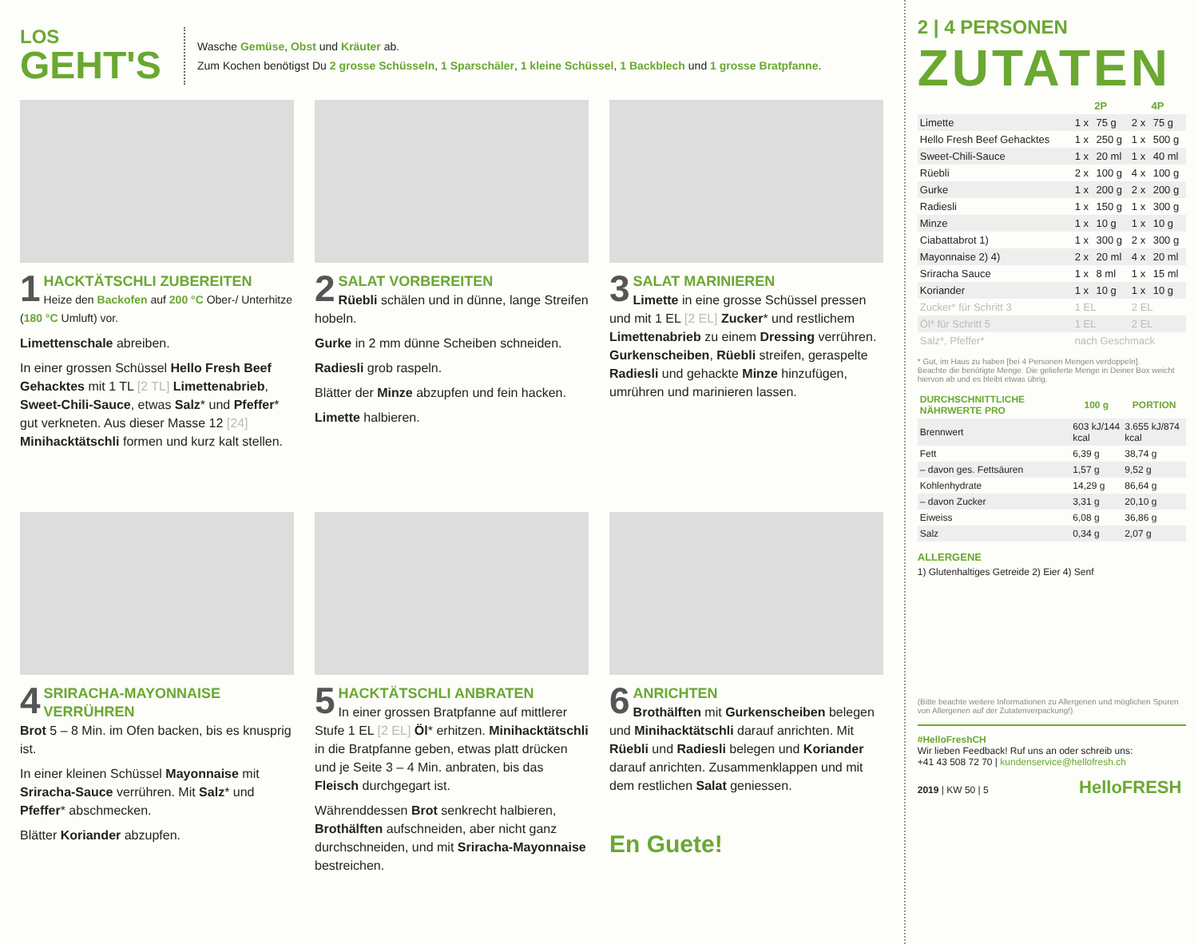LOS
GEHT'S
Wasche Gemüse, Obst und Kräuter ab.
Zum Kochen benötigst Du 2 grosse Schüsseln, 1 Sparschäler, 1 kleine Schüssel, 1 Backblech und 1 grosse Bratpfanne.
1
HACKTÄTSCHLI ZUBEREITEN
Heize den Backofen auf 200 °C Ober-/ Unterhitze (180 °C Umluft) vor.
Limettenschale abreiben.
In einer grossen Schüssel Hello Fresh Beef Gehacktes mit 1 TL [2 TL] Limettenabrieb, Sweet-Chili-Sauce, etwas Salz* und Pfeffer* gut verkneten. Aus dieser Masse 12 [24] Minihacktätschli formen und kurz kalt stellen.
2
SALAT VORBEREITEN
Rüebli schälen und in dünne, lange Streifen hobeln.
Gurke in 2 mm dünne Scheiben schneiden.
Radiesli grob raspeln.
Blätter der Minze abzupfen und fein hacken.
Limette halbieren.
3
SALAT MARINIEREN
Limette in eine grosse Schüssel pressen und mit 1 EL [2 EL] Zucker* und restlichem Limettenabrieb zu einem Dressing verrühren. Gurkenscheiben, Rüebli streifen, geraspelte Radiesli und gehackte Minze hinzufügen, umrühren und marinieren lassen.
4
SRIRACHA-MAYONNAISE VERRÜHREN
Brot 5 – 8 Min. im Ofen backen, bis es knusprig ist.
In einer kleinen Schüssel Mayonnaise mit Sriracha-Sauce verrühren. Mit Salz* und Pfeffer* abschmecken.
Blätter Koriander abzupfen.
5
HACKTÄTSCHLI ANBRATEN
In einer grossen Bratpfanne auf mittlerer Stufe 1 EL [2 EL] Öl* erhitzen. Minihacktätschli in die Bratpfanne geben, etwas platt drücken und je Seite 3 – 4 Min. anbraten, bis das Fleisch durchgegart ist.
Währenddessen Brot senkrecht halbieren, Brothälften aufschneiden, aber nicht ganz durchschneiden, und mit Sriracha-Mayonnaise bestreichen.
6
ANRICHTEN
Brothälften mit Gurkenscheiben belegen und Minihacktätschli darauf anrichten. Mit Rüebli und Radiesli belegen und Koriander darauf anrichten. Zusammenklappen und mit dem restlichen Salat geniessen.
En Guete!
2 | 4 PERSONEN
ZUTATEN
| | 2P | | 4P | |
| --- | --- | --- | --- | --- |
| Limette | 1 x | 75 g | 2 x | 75 g |
| Hello Fresh Beef Gehacktes | 1 x | 250 g | 1 x | 500 g |
| Sweet-Chili-Sauce | 1 x | 20 ml | 1 x | 40 ml |
| Rüebli | 2 x | 100 g | 4 x | 100 g |
| Gurke | 1 x | 200 g | 2 x | 200 g |
| Radiesli | 1 x | 150 g | 1 x | 300 g |
| Minze | 1 x | 10 g | 1 x | 10 g |
| Ciabattabrot 1) | 1 x | 300 g | 2 x | 300 g |
| Mayonnaise 2) 4) | 2 x | 20 ml | 4 x | 20 ml |
| Sriracha Sauce | 1 x | 8 ml | 1 x | 15 ml |
| Koriander | 1 x | 10 g | 1 x | 10 g |
| Zucker* für Schritt 3 | 1 EL | | 2 EL | |
| Öl* für Schritt 5 | 1 EL | | 2 EL | |
| Salz*, Pfeffer* | nach Geschmack | | | |
* Gut, im Haus zu haben [bei 4 Personen Mengen verdoppeln].
Beachte die benötigte Menge. Die gelieferte Menge in Deiner Box weicht hiervon ab und es bleibt etwas übrig.
| DURCHSCHNITTLICHE NÄHRWERTE PRO | 100 g | PORTION |
| --- | --- | --- |
| Brennwert | 603 kJ/144 kcal | 3.655 kJ/874 kcal |
| Fett | 6,39 g | 38,74 g |
| – davon ges. Fettsäuren | 1,57 g | 9,52 g |
| Kohlenhydrate | 14,29 g | 86,64 g |
| – davon Zucker | 3,31 g | 20,10 g |
| Eiweiss | 6,08 g | 36,86 g |
| Salz | 0,34 g | 2,07 g |
ALLERGENE
1) Glutenhaltiges Getreide 2) Eier 4) Senf
(Bitte beachte weitere Informationen zu Allergenen und möglichen Spuren von Allergenen auf der Zutatenverpackung!)
#HelloFreshCH
Wir lieben Feedback! Ruf uns an oder schreib uns:
+41 43 508 72 70 | kundenservice@hellofresh.ch
2019 | KW 50 | 5 HelloFRESH